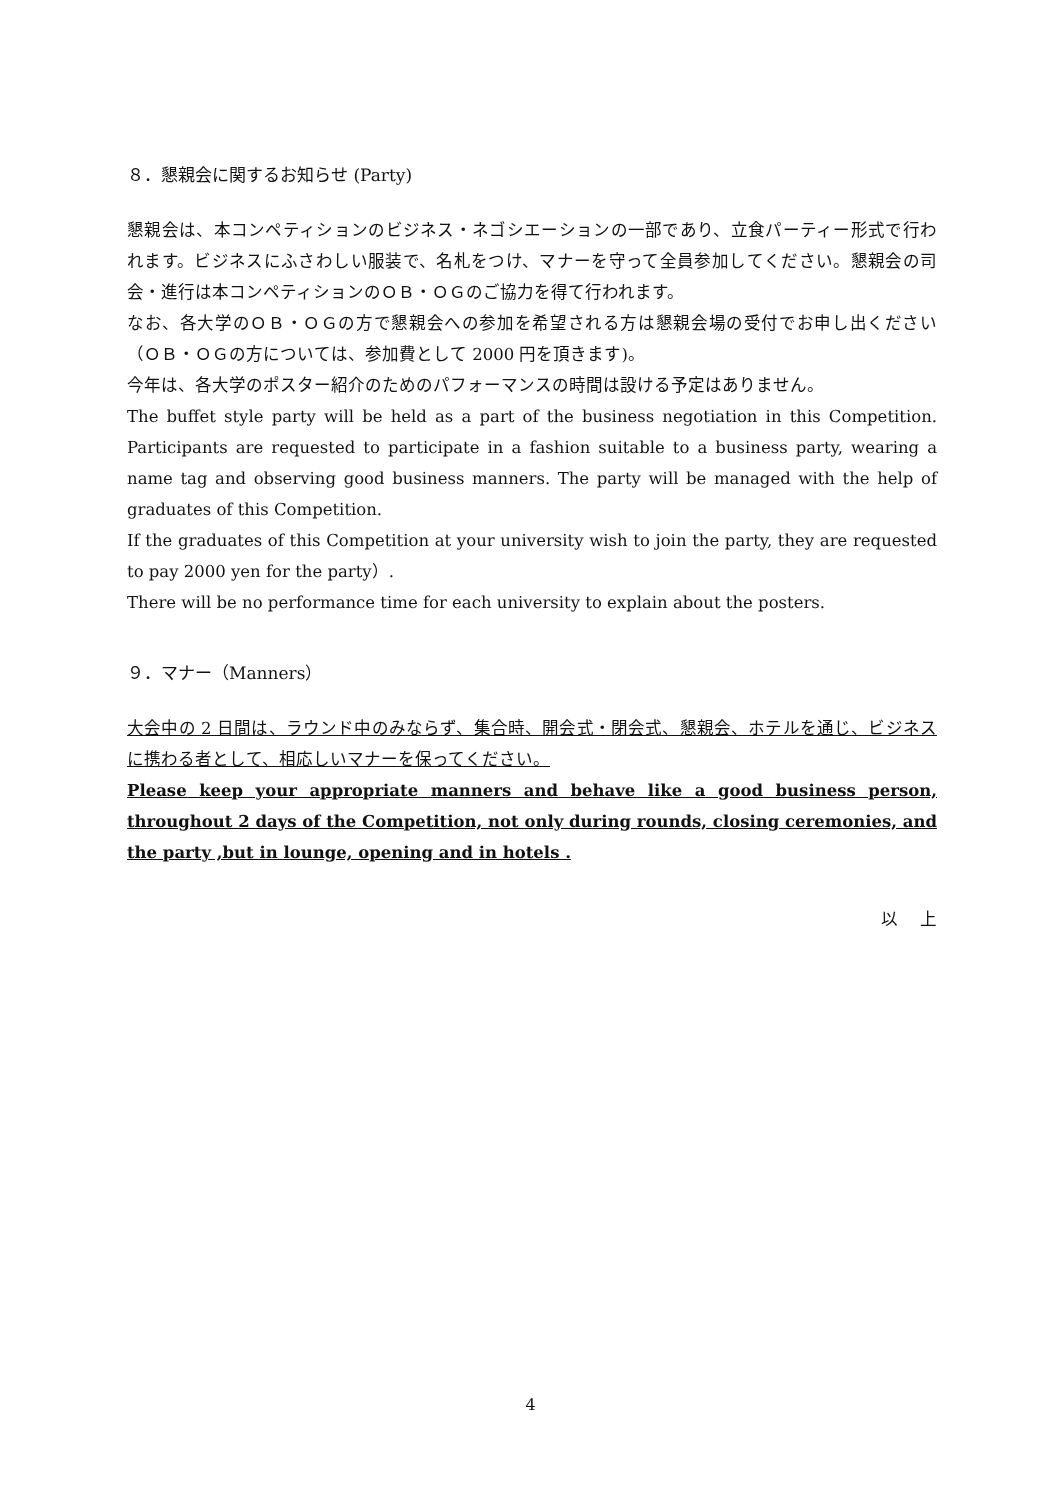８．懇親会に関するお知らせ (Party)
懇親会は、本コンペティションのビジネス・ネゴシエーションの一部であり、立食パーティー形式で行われます。ビジネスにふさわしい服装で、名札をつけ、マナーを守って全員参加してください。懇親会の司会・進行は本コンペティションのＯＢ・ＯＧのご協力を得て行われます。
なお、各大学のＯＢ・ＯＧの方で懇親会への参加を希望される方は懇親会場の受付でお申し出ください（ＯＢ・ＯＧの方については、参加費として 2000 円を頂きます)。
今年は、各大学のポスター紹介のためのパフォーマンスの時間は設ける予定はありません。
The buffet style party will be held as a part of the business negotiation in this Competition. Participants are requested to participate in a fashion suitable to a business party, wearing a name tag and observing good business manners. The party will be managed with the help of graduates of this Competition.
If the graduates of this Competition at your university wish to join the party, they are requested to pay 2000 yen for the party）.
There will be no performance time for each university to explain about the posters.
９．マナー（Manners）
大会中の 2 日間は、ラウンド中のみならず、集合時、開会式・閉会式、懇親会、ホテルを通じ、ビジネスに携わる者として、相応しいマナーを保ってください。
Please keep your appropriate manners and behave like a good business person, throughout 2 days of the Competition, not only during rounds, closing ceremonies, and the party ,but in lounge, opening and in hotels .
以　 上
4